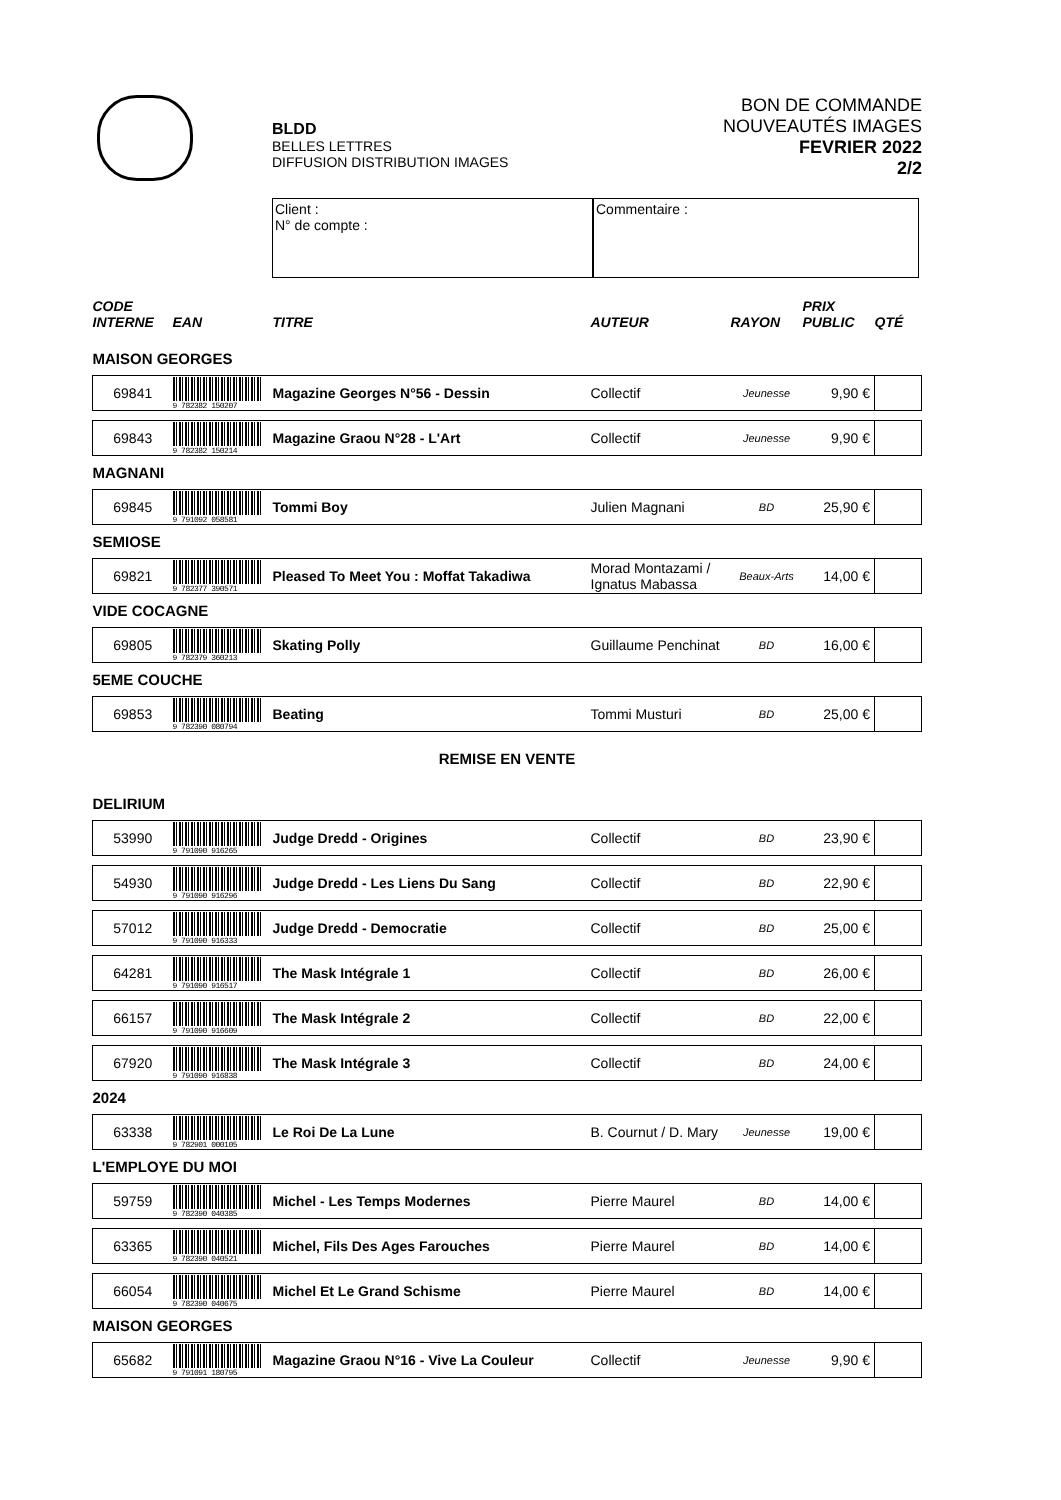BLDD
BELLES LETTRES
DIFFUSION DISTRIBUTION IMAGES
BON DE COMMANDE
NOUVEAUTÉS IMAGES
FEVRIER 2022
2/2
Client :
N° de compte :
Commentaire :
| CODE INTERNE | EAN | TITRE | AUTEUR | RAYON | PRIX PUBLIC | QTÉ |
| --- | --- | --- | --- | --- | --- | --- |
| MAISON GEORGES | | | | | | |
| 69841 | 9 782382 150207 | Magazine Georges N°56 - Dessin | Collectif | Jeunesse | 9,90 € | |
| 69843 | 9 782382 150214 | Magazine Graou N°28 - L'Art | Collectif | Jeunesse | 9,90 € | |
| MAGNANI | | | | | | |
| 69845 | 9 791092 058581 | Tommi Boy | Julien Magnani | BD | 25,90 € | |
| SEMIOSE | | | | | | |
| 69821 | 9 782377 390571 | Pleased To Meet You : Moffat Takadiwa | Morad Montazami / Ignatus Mabassa | Beaux-Arts | 14,00 € | |
| VIDE COCAGNE | | | | | | |
| 69805 | 9 782379 360213 | Skating Polly | Guillaume Penchinat | BD | 16,00 € | |
| 5EME COUCHE | | | | | | |
| 69853 | 9 782390 080794 | Beating | Tommi Musturi | BD | 25,00 € | |
| REMISE EN VENTE | | | | | | |
| DELIRIUM | | | | | | |
| 53990 | 9 791090 916265 | Judge Dredd - Origines | Collectif | BD | 23,90 € | |
| 54930 | 9 791090 916296 | Judge Dredd - Les Liens Du Sang | Collectif | BD | 22,90 € | |
| 57012 | 9 791090 916333 | Judge Dredd - Democratie | Collectif | BD | 25,00 € | |
| 64281 | 9 791090 916517 | The Mask Intégrale 1 | Collectif | BD | 26,00 € | |
| 66157 | 9 791090 916609 | The Mask Intégrale 2 | Collectif | BD | 22,00 € | |
| 67920 | 9 791090 916838 | The Mask Intégrale 3 | Collectif | BD | 24,00 € | |
| 2024 | | | | | | |
| 63338 | 9 782901 000105 | Le Roi De La Lune | B. Cournut / D. Mary | Jeunesse | 19,00 € | |
| L'EMPLOYE DU MOI | | | | | | |
| 59759 | 9 782390 040385 | Michel - Les Temps Modernes | Pierre Maurel | BD | 14,00 € | |
| 63365 | 9 782390 040521 | Michel, Fils Des Ages Farouches | Pierre Maurel | BD | 14,00 € | |
| 66054 | 9 782390 040675 | Michel Et Le Grand Schisme | Pierre Maurel | BD | 14,00 € | |
| MAISON GEORGES | | | | | | |
| 65682 | 9 791091 180795 | Magazine Graou N°16 - Vive La Couleur | Collectif | Jeunesse | 9,90 € | |